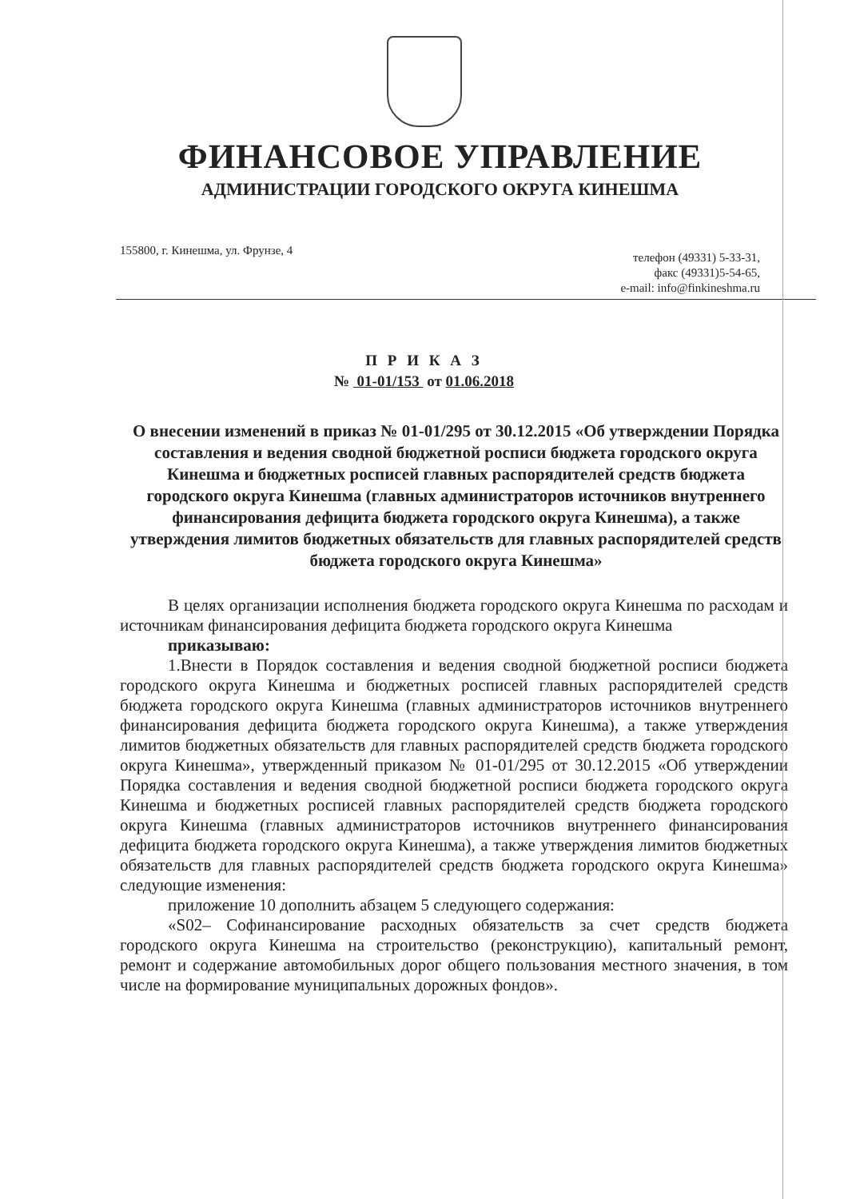ФИНАНСОВОЕ УПРАВЛЕНИЕ
АДМИНИСТРАЦИИ ГОРОДСКОГО ОКРУГА КИНЕШМА
155800, г. Кинешма, ул. Фрунзе, 4
телефон (49331) 5-33-31,
факс (49331)5-54-65,
e-mail: info@finkineshma.ru
П Р И К А З
№ 01-01/153 от 01.06.2018
О внесении изменений в приказ № 01-01/295 от 30.12.2015 «Об утверждении Порядка составления и ведения сводной бюджетной росписи бюджета городского округа Кинешма и бюджетных росписей главных распорядителей средств бюджета городского округа Кинешма (главных администраторов источников внутреннего финансирования дефицита бюджета городского округа Кинешма), а также утверждения лимитов бюджетных обязательств для главных распорядителей средств бюджета городского округа Кинешма»
В целях организации исполнения бюджета городского округа Кинешма по расходам и источникам финансирования дефицита бюджета городского округа Кинешма
приказываю:
1.Внести в Порядок составления и ведения сводной бюджетной росписи бюджета городского округа Кинешма и бюджетных росписей главных распорядителей средств бюджета городского округа Кинешма (главных администраторов источников внутреннего финансирования дефицита бюджета городского округа Кинешма), а также утверждения лимитов бюджетных обязательств для главных распорядителей средств бюджета городского округа Кинешма», утвержденный приказом № 01-01/295 от 30.12.2015 «Об утверждении Порядка составления и ведения сводной бюджетной росписи бюджета городского округа Кинешма и бюджетных росписей главных распорядителей средств бюджета городского округа Кинешма (главных администраторов источников внутреннего финансирования дефицита бюджета городского округа Кинешма), а также утверждения лимитов бюджетных обязательств для главных распорядителей средств бюджета городского округа Кинешма» следующие изменения:
приложение 10 дополнить абзацем 5 следующего содержания:
«S02– Софинансирование расходных обязательств за счет средств бюджета городского округа Кинешма на строительство (реконструкцию), капитальный ремонт, ремонт и содержание автомобильных дорог общего пользования местного значения, в том числе на формирование муниципальных дорожных фондов».